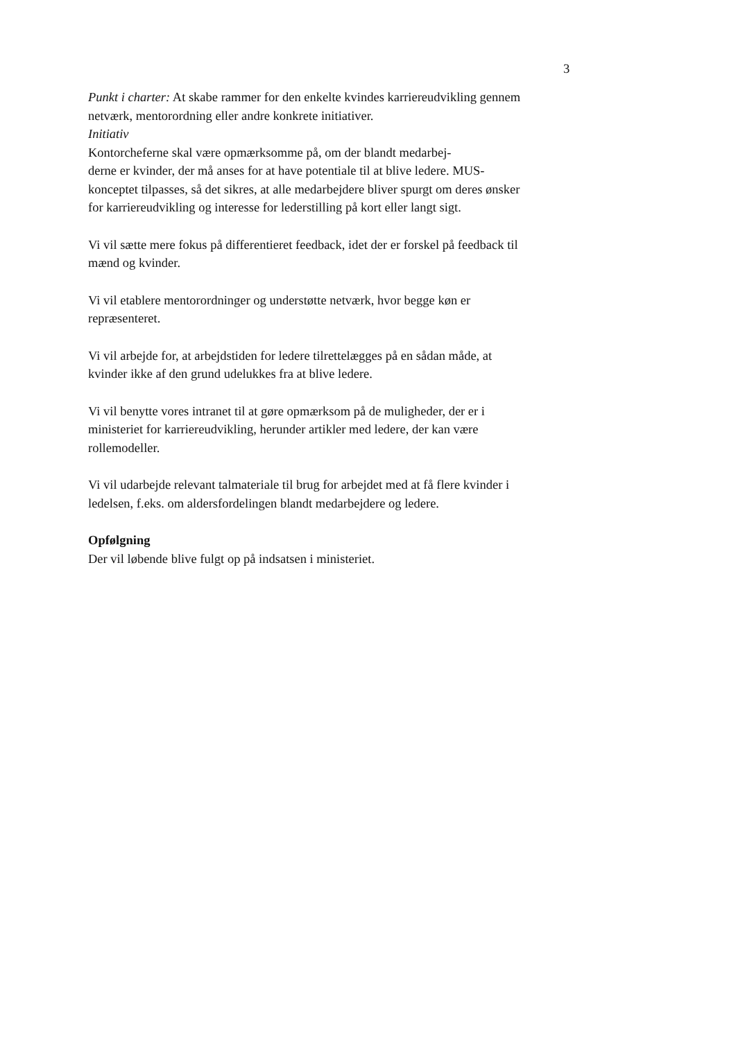3
Punkt i charter: At skabe rammer for den enkelte kvindes karriereudvikling gennem netværk, mentorordning eller andre konkrete initiativer.
Initiativ
Kontorcheferne skal være opmærksomme på, om der blandt medarbej-
derne er kvinder, der må anses for at have potentiale til at blive ledere. MUS- konceptet tilpasses, så det sikres, at alle medarbejdere bliver spurgt om deres ønsker for karriereudvikling og interesse for lederstilling på kort eller langt sigt.
Vi vil sætte mere fokus på differentieret feedback, idet der er forskel på feedback til mænd og kvinder.
Vi vil etablere mentorordninger og understøtte netværk, hvor begge køn er repræsenteret.
Vi vil arbejde for, at arbejdstiden for ledere tilrettelægges på en sådan måde, at kvinder ikke af den grund udelukkes fra at blive ledere.
Vi vil benytte vores intranet til at gøre opmærksom på de muligheder, der er i ministeriet for karriereudvikling, herunder artikler med ledere, der kan være rollemodeller.
Vi vil udarbejde relevant talmateriale til brug for arbejdet med at få flere kvinder i ledelsen, f.eks. om aldersfordelingen blandt medarbejdere og ledere.
Opfølgning
Der vil løbende blive fulgt op på indsatsen i ministeriet.